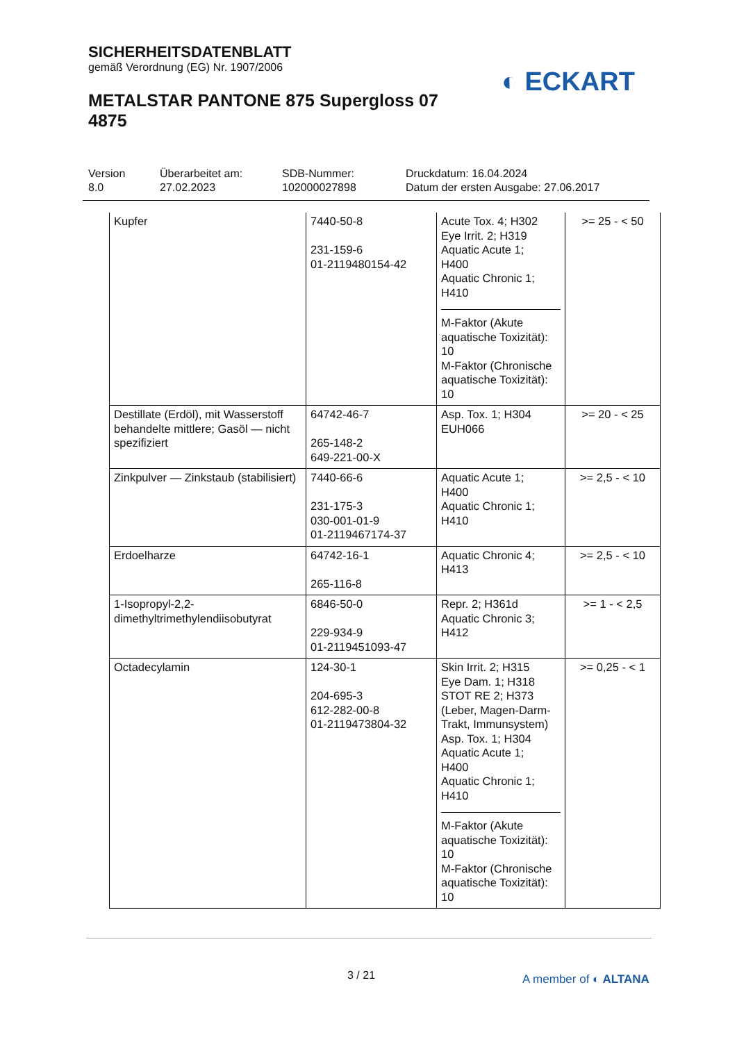SICHERHEITSDATENBLATT
gemäß Verordnung (EG) Nr. 1907/2006
METALSTAR PANTONE 875 Supergloss 07 4875
◐ ECKART
Version
8.0
Überarbeitet am:
27.02.2023
SDB-Nummer:
102000027898
Druckdatum: 16.04.2024
Datum der ersten Ausgabe: 27.06.2017
| Kupfer | 7440-50-8 231-159-6 01-2119480154-42 | Acute Tox. 4; H302 Eye Irrit. 2; H319 Aquatic Acute 1; H400 Aquatic Chronic 1; H410 M-Faktor (Akute aquatische Toxizität): 10 M-Faktor (Chronische aquatische Toxizität): 10 | >= 25 - < 50 |
| Destillate (Erdöl), mit Wasserstoff behandelte mittlere; Gasöl — nicht spezifiziert | 64742-46-7 265-148-2 649-221-00-X | Asp. Tox. 1; H304 EUH066 | >= 20 - < 25 |
| Zinkpulver — Zinkstaub (stabilisiert) | 7440-66-6 231-175-3 030-001-01-9 01-2119467174-37 | Aquatic Acute 1; H400 Aquatic Chronic 1; H410 | >= 2,5 - < 10 |
| Erdoelharze | 64742-16-1 265-116-8 | Aquatic Chronic 4; H413 | >= 2,5 - < 10 |
| 1-Isopropyl-2,2-dimethyltrimethylendiisobutyrat | 6846-50-0 229-934-9 01-2119451093-47 | Repr. 2; H361d Aquatic Chronic 3; H412 | >= 1 - < 2,5 |
| Octadecylamin | 124-30-1 204-695-3 612-282-00-8 01-2119473804-32 | Skin Irrit. 2; H315 Eye Dam. 1; H318 STOT RE 2; H373 (Leber, Magen-Darm-Trakt, Immunsystem) Asp. Tox. 1; H304 Aquatic Acute 1; H400 Aquatic Chronic 1; H410 M-Faktor (Akute aquatische Toxizität): 10 M-Faktor (Chronische aquatische Toxizität): 10 | >= 0,25 - < 1 |
3 / 21 A member of ◐ ALTANA